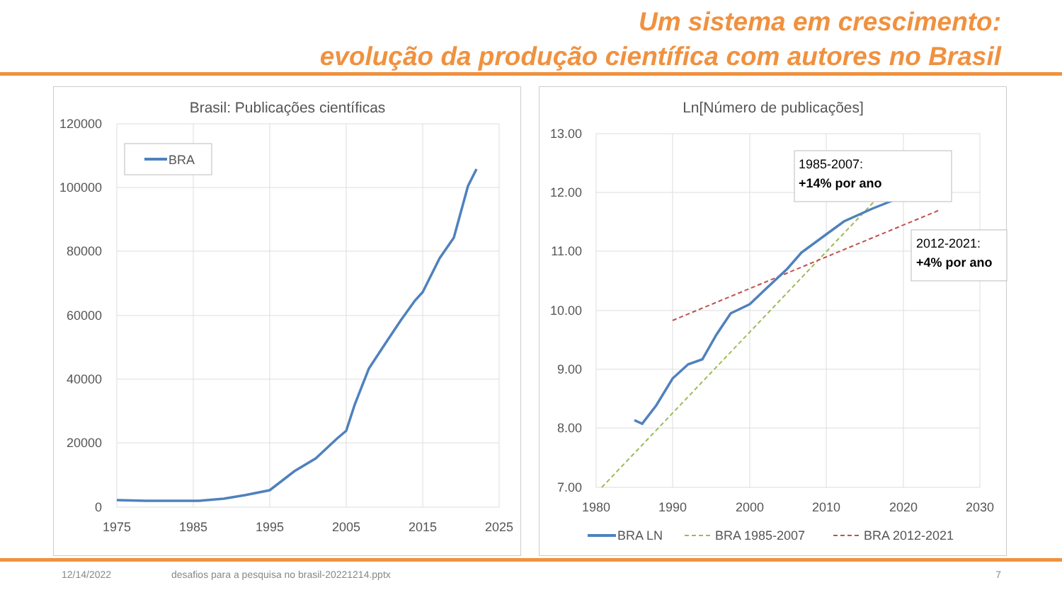Um sistema em crescimento:
evolução da produção científica com autores no Brasil
Brasil: Publicações científicas
120000
100000
80000
60000
40000
20000
0
1975
1985
1995
2005
2015
2025
BRA
Ln[Número de publicações]
13.00
12.00
11.00
10.00
9.00
8.00
7.00
1980
1990
2000
2010
2020
2030
1985-2007:
+14% por ano
2012-2021:
+4% por ano
BRA LN
BRA 1985-2007
BRA 2012-2021
12/14/2022 desafios para a pesquisa no brasil-20221214.pptx 7